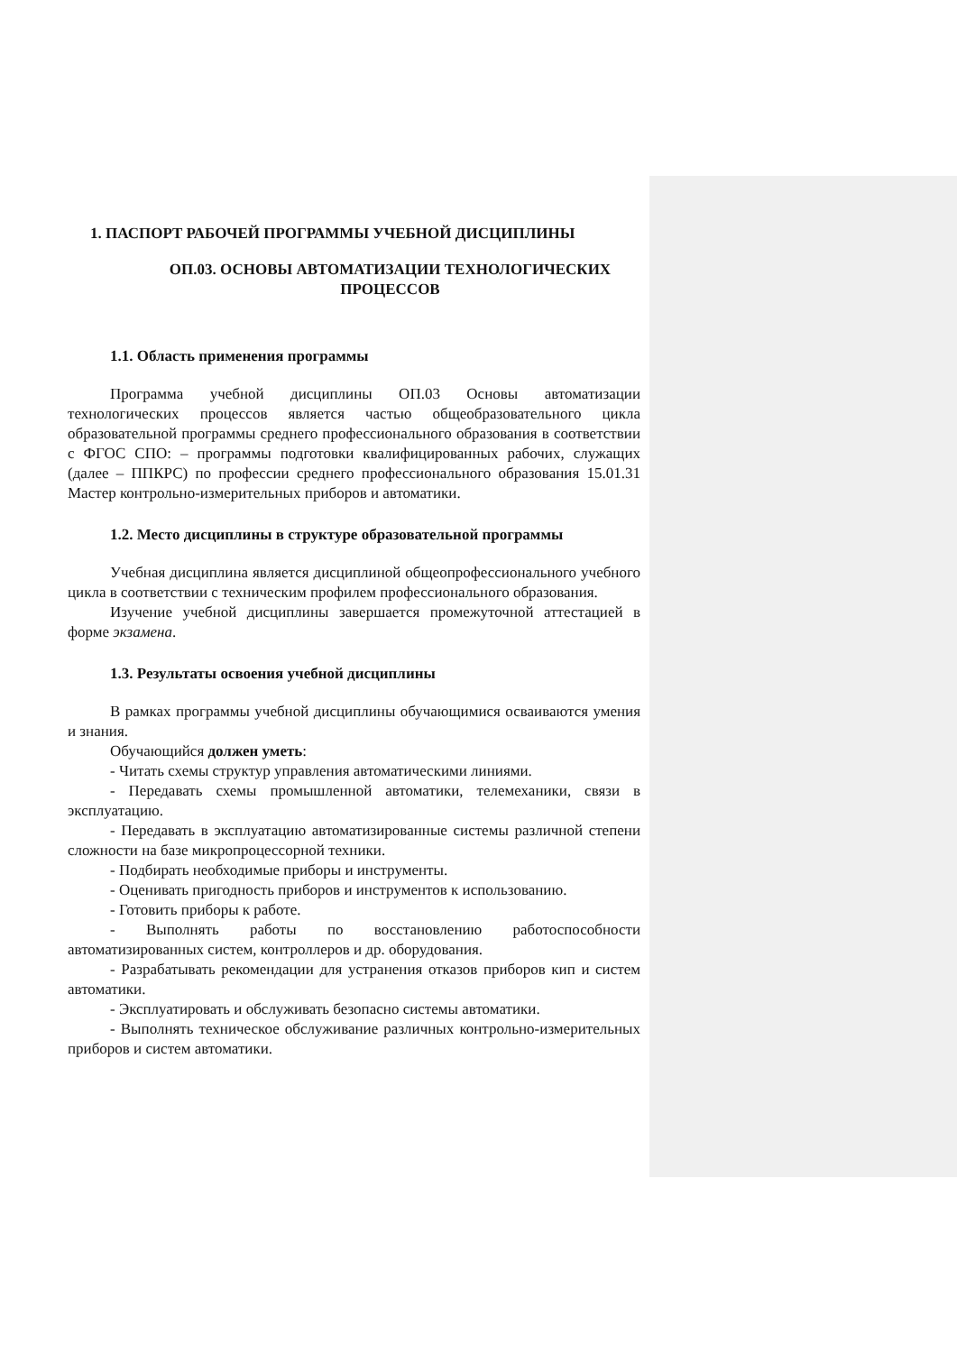1. ПАСПОРТ РАБОЧЕЙ ПРОГРАММЫ УЧЕБНОЙ ДИСЦИПЛИНЫ
ОП.03. ОСНОВЫ АВТОМАТИЗАЦИИ ТЕХНОЛОГИЧЕСКИХ ПРОЦЕССОВ
1.1. Область применения программы
Программа учебной дисциплины ОП.03 Основы автоматизации технологических процессов является частью общеобразовательного цикла образовательной программы среднего профессионального образования в соответствии с ФГОС СПО: – программы подготовки квалифицированных рабочих, служащих (далее – ППКРС) по профессии среднего профессионального образования 15.01.31 Мастер контрольно-измерительных приборов и автоматики.
1.2. Место дисциплины в структуре образовательной программы
Учебная дисциплина является дисциплиной общеопрофессионального учебного цикла в соответствии с техническим профилем профессионального образования.
Изучение учебной дисциплины завершается промежуточной аттестацией в форме экзамена.
1.3. Результаты освоения учебной дисциплины
В рамках программы учебной дисциплины обучающимися осваиваются умения и знания.
Обучающийся должен уметь:
- Читать схемы структур управления автоматическими линиями.
- Передавать схемы промышленной автоматики, телемеханики, связи в эксплуатацию.
- Передавать в эксплуатацию автоматизированные системы различной степени сложности на базе микропроцессорной техники.
- Подбирать необходимые приборы и инструменты.
- Оценивать пригодность приборов и инструментов к использованию.
- Готовить приборы к работе.
- Выполнять работы по восстановлению работоспособности автоматизированных систем, контроллеров и др. оборудования.
- Разрабатывать рекомендации для устранения отказов приборов кип и систем автоматики.
- Эксплуатировать и обслуживать безопасно системы автоматики.
- Выполнять техническое обслуживание различных контрольно-измерительных приборов и систем автоматики.